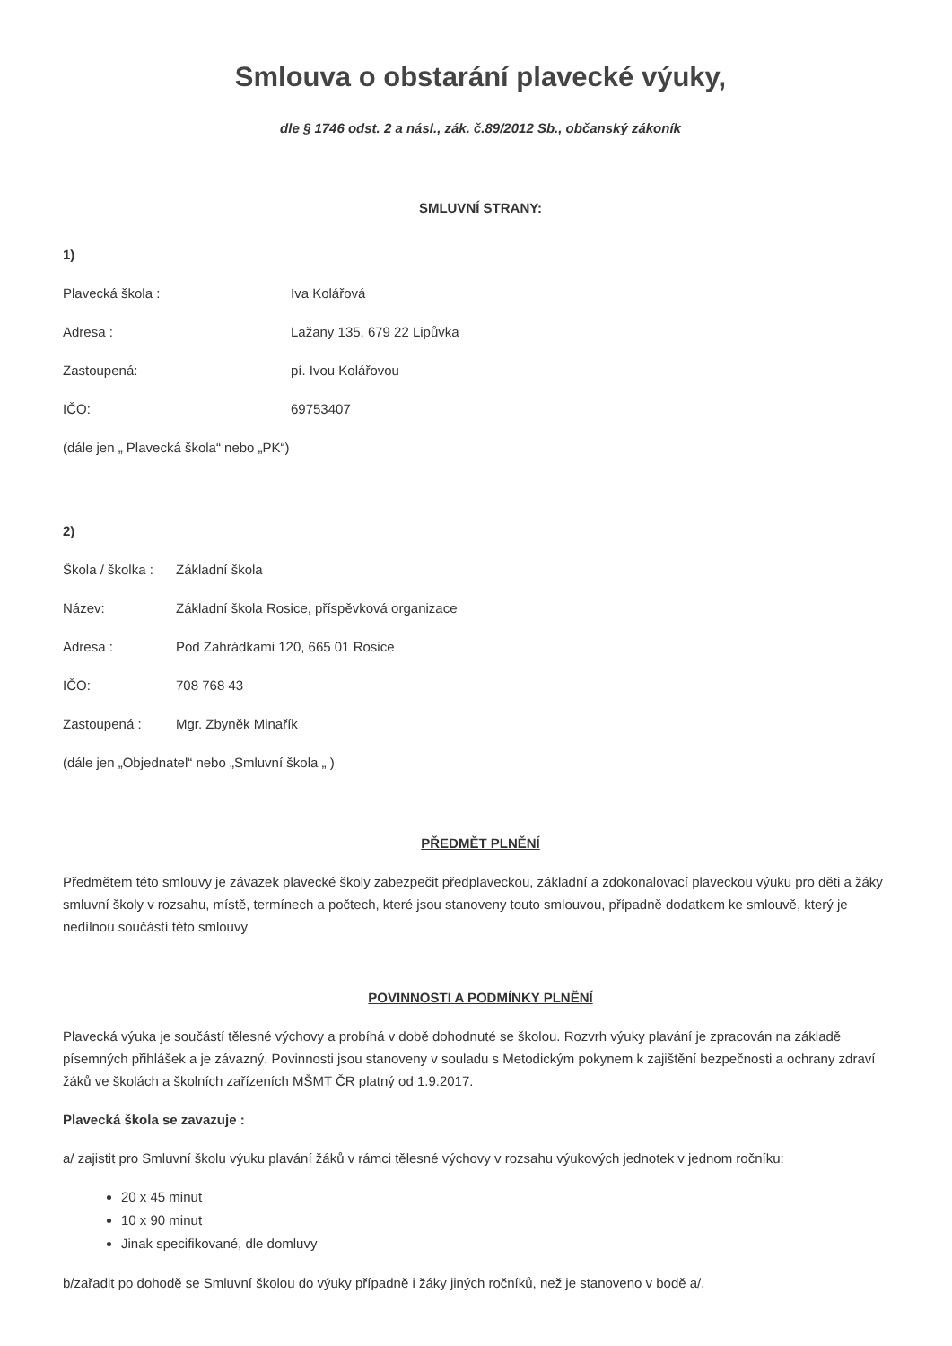Smlouva o obstarání plavecké výuky,
dle § 1746 odst. 2 a násl., zák. č.89/2012 Sb., občanský zákoník
SMLUVNÍ STRANY:
1)
Plavecká škola : Iva Kolářová
Adresa : Lažany 135, 679 22 Lipůvka
Zastoupená: pí. Ivou Kolářovou
IČO: 69753407
(dále jen „ Plavecká škola“ nebo „PK“)
2)
Škola / školka : Základní škola
Název: Základní škola Rosice, příspěvková organizace
Adresa : Pod Zahrádkami 120, 665 01 Rosice
IČO: 708 768 43
Zastoupená : Mgr. Zbyněk Minařík
(dále jen „Objednatel“ nebo „Smluvní škola „ )
PŘEDMĚT PLNĚNÍ
Předmětem této smlouvy je závazek plavecké školy zabezpečit předplaveckou, základní a zdokonalovací plaveckou výuku pro děti a žáky smluvní školy v rozsahu, místě, termínech a počtech, které jsou stanoveny touto smlouvou, případně dodatkem ke smlouvě, který je nedílnou součástí této smlouvy
POVINNOSTI A PODMÍNKY PLNĚNÍ
Plavecká výuka je součástí tělesné výchovy a probíhá v době dohodnuté se školou. Rozvrh výuky plavání je zpracován na základě písemných přihlášek a je závazný. Povinnosti jsou stanoveny v souladu s Metodickým pokynem k zajištění bezpečnosti a ochrany zdraví žáků ve školách a školních zařízeních MŠMT ČR platný od 1.9.2017.
Plavecká škola se zavazuje :
a/ zajistit pro Smluvní školu výuku plavání žáků v rámci tělesné výchovy v rozsahu výukových jednotek v jednom ročníku:
20 x 45 minut
10 x 90 minut
Jinak specifikované, dle domluvy
b/zařadit po dohodě se Smluvní školou do výuky případně i žáky jiných ročníků, než je stanoveno v bodě a/.